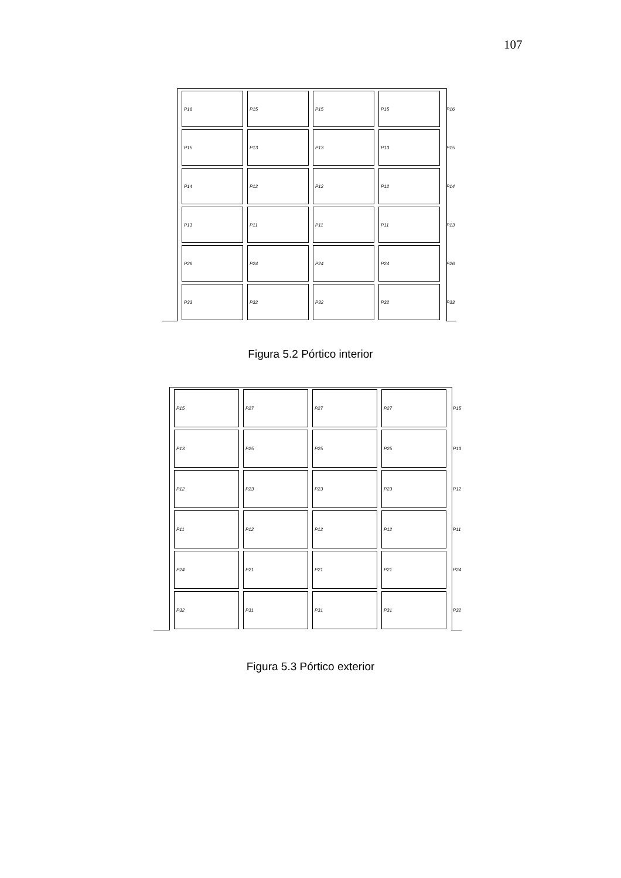107
P16
P15
P15
P15
P16
P15
P13
P13
P13
P15
P14
P12
P12
P12
P14
P13
P11
P11
P11
P13
P26
P24
P24
P24
P26
P33
P32
P32
P32
P33
Figura 5.2 Pórtico interior
P15
P27
P27
P27
P15
P13
P25
P25
P25
P13
P12
P23
P23
P23
P12
P11
P12
P12
P12
P11
P24
P21
P21
P21
P24
P32
P31
P31
P31
P32
Figura 5.3 Pórtico exterior